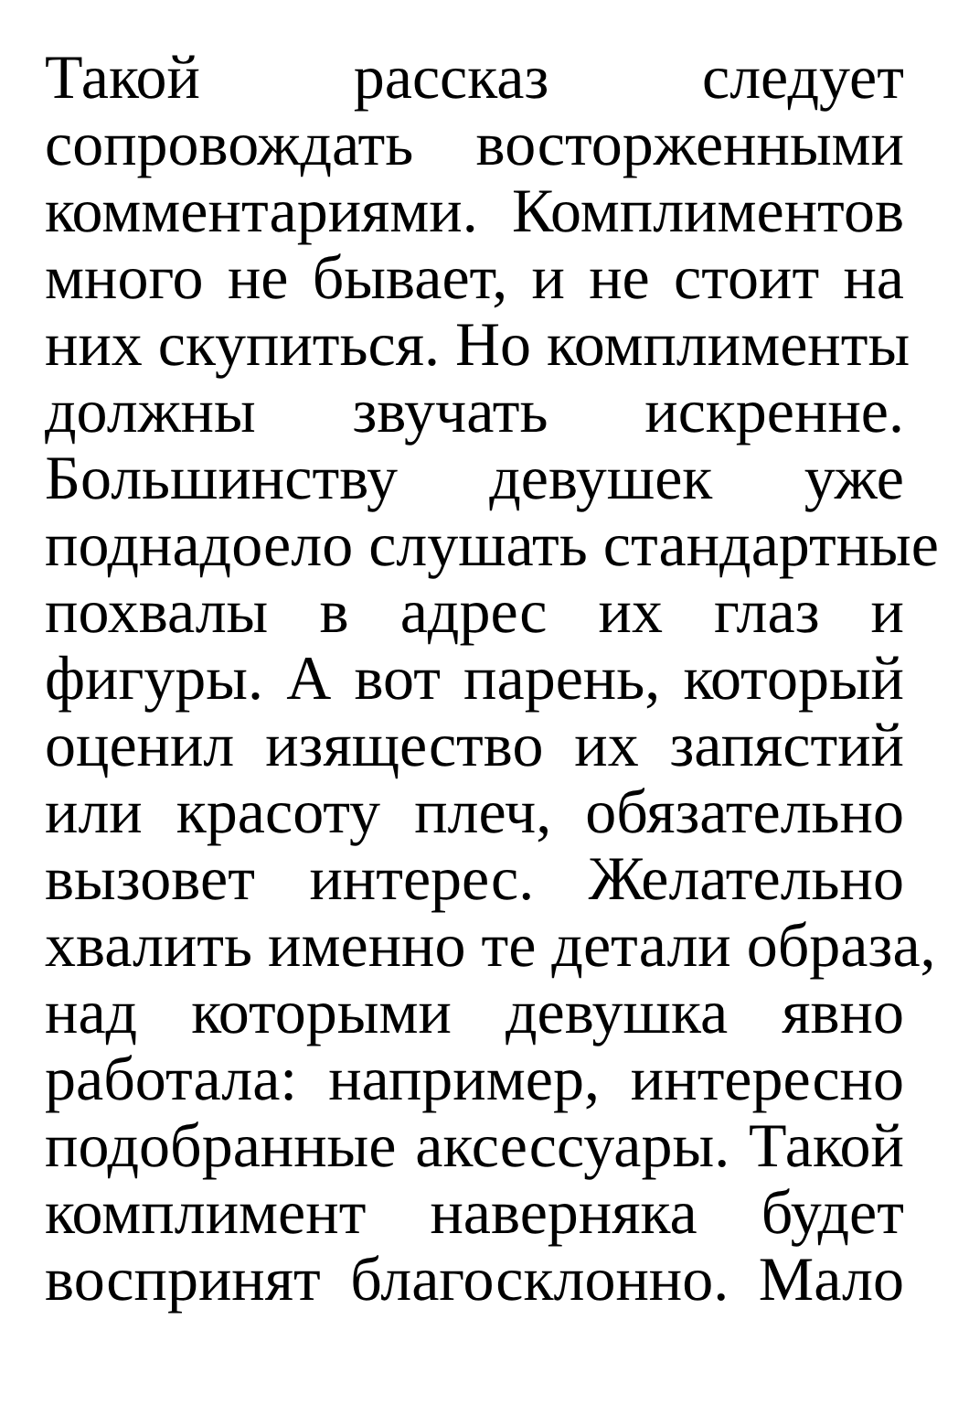Такой рассказ следует
сопровождать восторженными
комментариями. Комплиментов
много не бывает, и не стоит на
них скупиться. Но комплименты
должны звучать искренне.
Большинству девушек уже
поднадоело слушать стандартные
похвалы в адрес их глаз и
фигуры. А вот парень, который
оценил изящество их запястий
или красоту плеч, обязательно
вызовет интерес. Желательно
хвалить именно те детали образа,
над которыми девушка явно
работала: например, интересно
подобранные аксессуары. Такой
комплимент наверняка будет
воспринят благосклонно. Мало